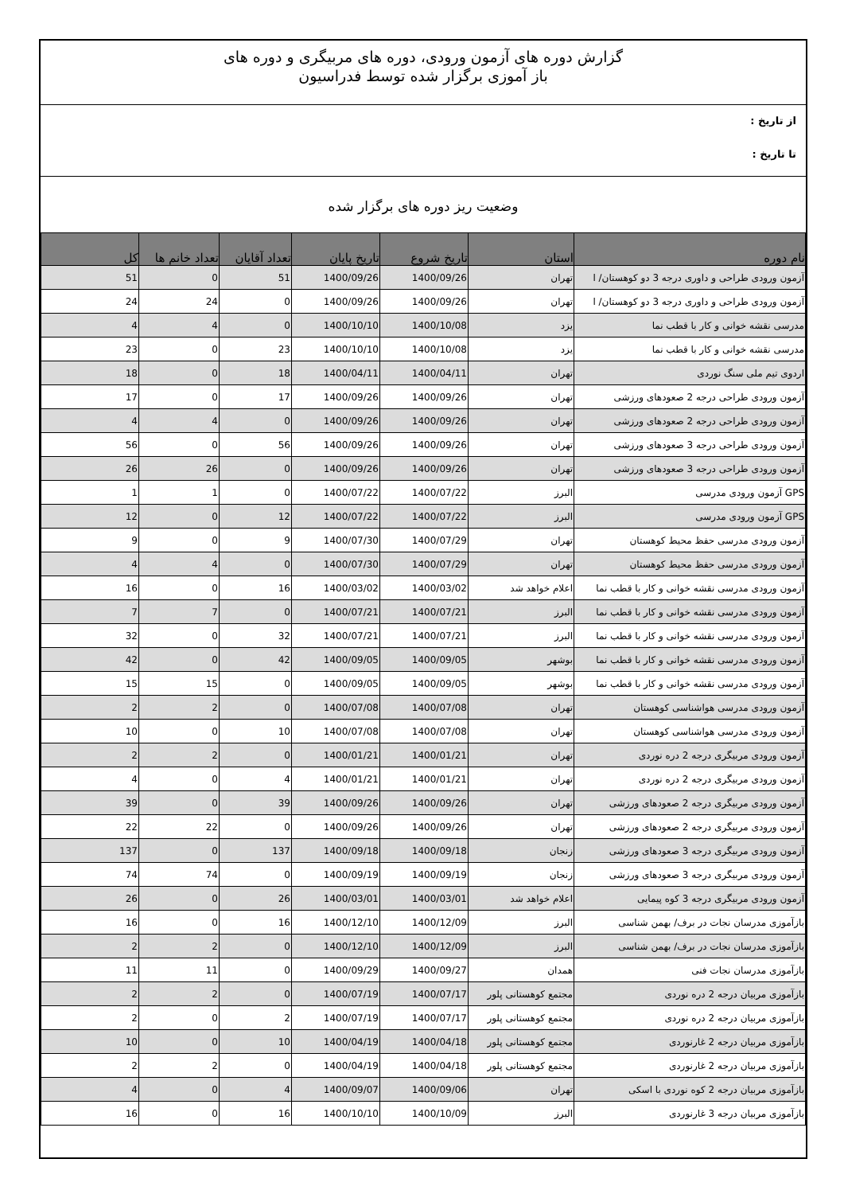گزارش دوره های آزمون ورودی، دوره های مربیگری و دوره های
باز آموزی برگزار شده توسط فدراسیون
از تاریخ :
تا تاریخ :
وضعیت ریز دوره های برگزار شده
| نام دوره | استان | تاریخ شروع | تاریخ پایان | تعداد آقایان | تعداد خانم ها | کل |
| --- | --- | --- | --- | --- | --- | --- |
| آزمون ورودی طراحی و داوری درجه 3 دو کوهستان/ ا | تهران | 1400/09/26 | 1400/09/26 | 51 | 0 | 51 |
| آزمون ورودی طراحی و داوری درجه 3 دو کوهستان/ ا | تهران | 1400/09/26 | 1400/09/26 | 0 | 24 | 24 |
| مدرسی نقشه خوانی و کار با قطب نما | یزد | 1400/10/08 | 1400/10/10 | 0 | 4 | 4 |
| مدرسی نقشه خوانی و کار با قطب نما | یزد | 1400/10/08 | 1400/10/10 | 23 | 0 | 23 |
| اردوی تیم ملی سنگ نوردی | تهران | 1400/04/11 | 1400/04/11 | 18 | 0 | 18 |
| آزمون ورودی طراحی درجه 2 صعودهای ورزشی | تهران | 1400/09/26 | 1400/09/26 | 17 | 0 | 17 |
| آزمون ورودی طراحی درجه 2 صعودهای ورزشی | تهران | 1400/09/26 | 1400/09/26 | 0 | 4 | 4 |
| آزمون ورودی طراحی درجه 3 صعودهای ورزشی | تهران | 1400/09/26 | 1400/09/26 | 56 | 0 | 56 |
| آزمون ورودی طراحی درجه 3 صعودهای ورزشی | تهران | 1400/09/26 | 1400/09/26 | 0 | 26 | 26 |
| GPS آزمون ورودی مدرسی | البرز | 1400/07/22 | 1400/07/22 | 0 | 1 | 1 |
| GPS آزمون ورودی مدرسی | البرز | 1400/07/22 | 1400/07/22 | 12 | 0 | 12 |
| آزمون ورودی مدرسی حفظ محیط کوهستان | تهران | 1400/07/29 | 1400/07/30 | 9 | 0 | 9 |
| آزمون ورودی مدرسی حفظ محیط کوهستان | تهران | 1400/07/29 | 1400/07/30 | 0 | 4 | 4 |
| آزمون ورودی مدرسی نقشه خوانی و کار با قطب نما | اعلام خواهد شد | 1400/03/02 | 1400/03/02 | 16 | 0 | 16 |
| آزمون ورودی مدرسی نقشه خوانی و کار با قطب نما | البرز | 1400/07/21 | 1400/07/21 | 0 | 7 | 7 |
| آزمون ورودی مدرسی نقشه خوانی و کار با قطب نما | البرز | 1400/07/21 | 1400/07/21 | 32 | 0 | 32 |
| آزمون ورودی مدرسی نقشه خوانی و کار با قطب نما | بوشهر | 1400/09/05 | 1400/09/05 | 42 | 0 | 42 |
| آزمون ورودی مدرسی نقشه خوانی و کار با قطب نما | بوشهر | 1400/09/05 | 1400/09/05 | 0 | 15 | 15 |
| آزمون ورودی مدرسی هواشناسی کوهستان | تهران | 1400/07/08 | 1400/07/08 | 0 | 2 | 2 |
| آزمون ورودی مدرسی هواشناسی کوهستان | تهران | 1400/07/08 | 1400/07/08 | 10 | 0 | 10 |
| آزمون ورودی مربیگری درجه 2 دره نوردی | تهران | 1400/01/21 | 1400/01/21 | 0 | 2 | 2 |
| آزمون ورودی مربیگری درجه 2 دره نوردی | تهران | 1400/01/21 | 1400/01/21 | 4 | 0 | 4 |
| آزمون ورودی مربیگری درجه 2 صعودهای ورزشی | تهران | 1400/09/26 | 1400/09/26 | 39 | 0 | 39 |
| آزمون ورودی مربیگری درجه 2 صعودهای ورزشی | تهران | 1400/09/26 | 1400/09/26 | 0 | 22 | 22 |
| آزمون ورودی مربیگری درجه 3 صعودهای ورزشی | زنجان | 1400/09/18 | 1400/09/18 | 137 | 0 | 137 |
| آزمون ورودی مربیگری درجه 3 صعودهای ورزشی | زنجان | 1400/09/19 | 1400/09/19 | 0 | 74 | 74 |
| آزمون ورودی مربیگری درجه 3 کوه پیمایی | اعلام خواهد شد | 1400/03/01 | 1400/03/01 | 26 | 0 | 26 |
| بازآموزی مدرسان نجات در برف/ بهمن شناسی | البرز | 1400/12/09 | 1400/12/10 | 16 | 0 | 16 |
| بازآموزی مدرسان نجات در برف/ بهمن شناسی | البرز | 1400/12/09 | 1400/12/10 | 0 | 2 | 2 |
| بازآموزی مدرسان نجات فنی | همدان | 1400/09/27 | 1400/09/29 | 0 | 11 | 11 |
| بازآموزی مربیان درجه 2 دره نوردی | مجتمع کوهستانی پلور | 1400/07/17 | 1400/07/19 | 0 | 2 | 2 |
| بازآموزی مربیان درجه 2 دره نوردی | مجتمع کوهستانی پلور | 1400/07/17 | 1400/07/19 | 2 | 0 | 2 |
| بازآموزی مربیان درجه 2 غارنوردی | مجتمع کوهستانی پلور | 1400/04/18 | 1400/04/19 | 10 | 0 | 10 |
| بازآموزی مربیان درجه 2 غارنوردی | مجتمع کوهستانی پلور | 1400/04/18 | 1400/04/19 | 0 | 2 | 2 |
| بازآموزی مربیان درجه 2 کوه نوردی با اسکی | تهران | 1400/09/06 | 1400/09/07 | 4 | 0 | 4 |
| بازآموزی مربیان درجه 3 غارنوردی | البرز | 1400/10/09 | 1400/10/10 | 16 | 0 | 16 |